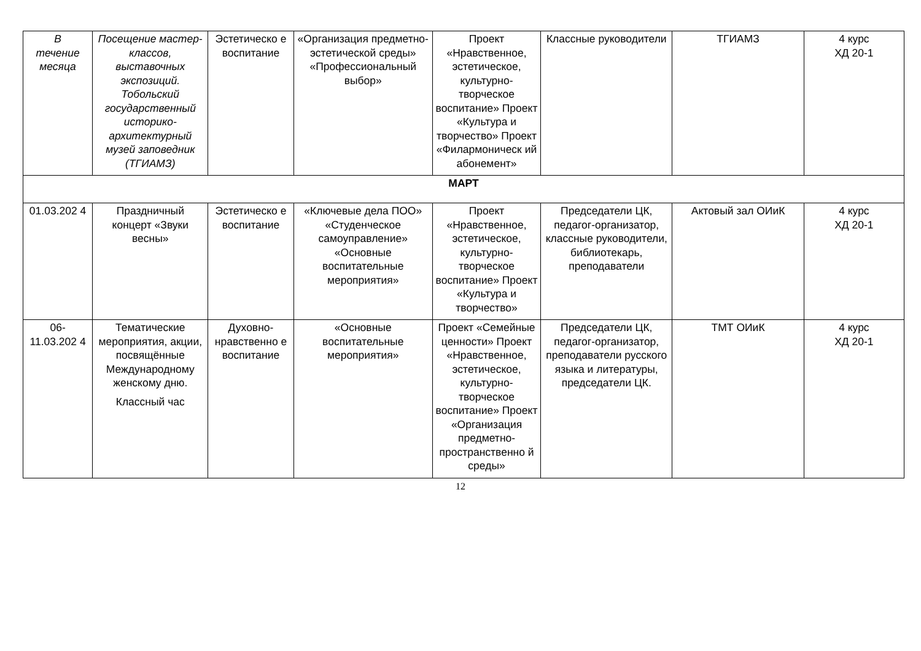| В течение месяца | Посещение мастер-классов, выставочных экспозиций. Тобольский государственный историко-архитектурный музей заповедник (ТГИАМЗ) | Эстетическо е воспитание | «Организация предметно-эстетической среды» «Профессиональный выбор» | Проект «Нравственное, эстетическое, культурно-творческое воспитание» Проект «Культура и творчество» Проект «Филармоническ ий абонемент» | Классные руководители | ТГИАМЗ | 4 курс ХД 20-1 |
| МАРТ | | | | | | | |
| 01.03.202 4 | Праздничный концерт «Звуки весны» | Эстетическо е воспитание | «Ключевые дела ПОО» «Студенческое самоуправление» «Основные воспитательные мероприятия» | Проект «Нравственное, эстетическое, культурно-творческое воспитание» Проект «Культура и творчество» | Председатели ЦК, педагог-организатор, классные руководители, библиотекарь, преподаватели | Актовый зал ОИиК | 4 курс ХД 20-1 |
| 06- 11.03.202 4 | Тематические мероприятия, акции, посвящённые Международному женскому дню. Классный час | Духовно-нравственно е воспитание | «Основные воспитательные мероприятия» | Проект «Семейные ценности» Проект «Нравственное, эстетическое, культурно-творческое воспитание» Проект «Организация предметно-пространственно й среды» | Председатели ЦК, педагог-организатор, преподаватели русского языка и литературы, председатели ЦК. | ТМТ ОИиК | 4 курс ХД 20-1 |
12